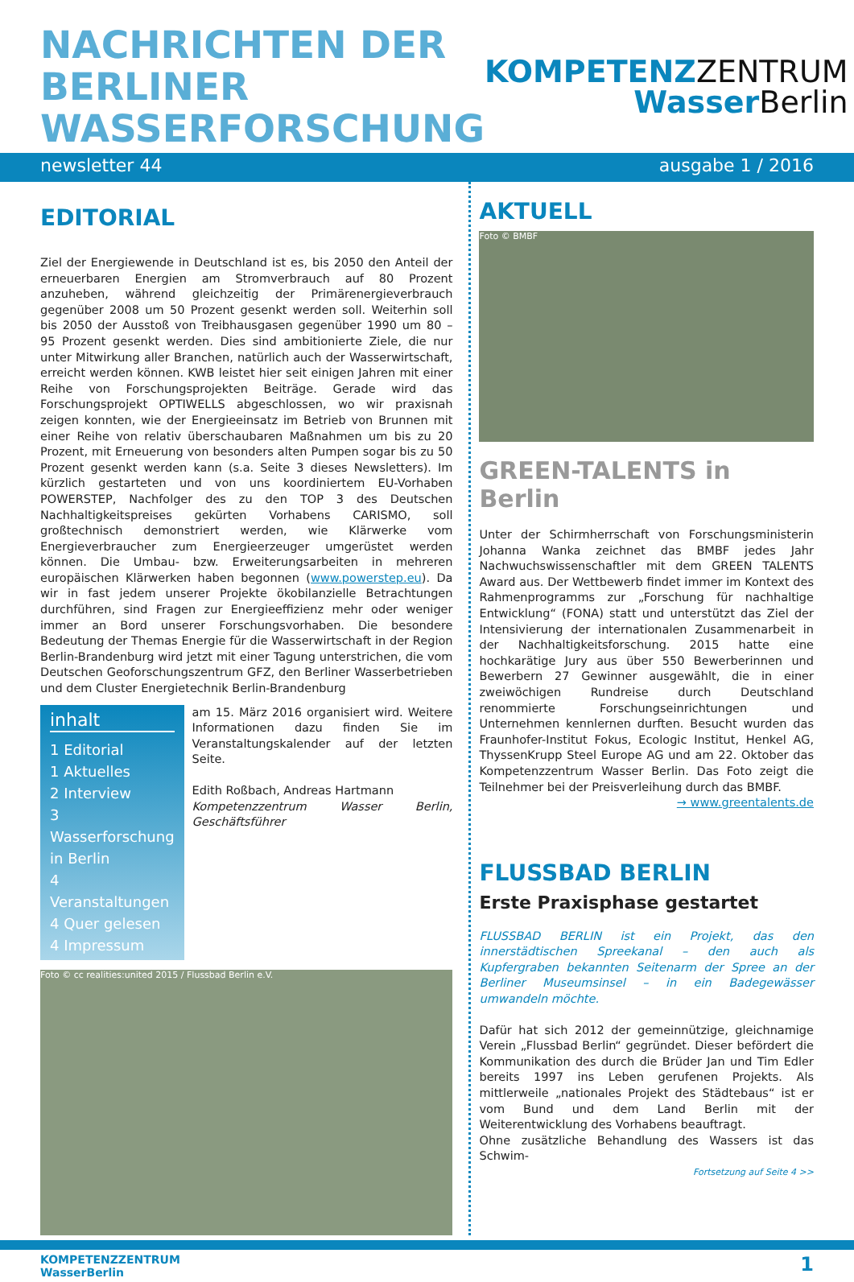NACHRICHTEN DER
BERLINER
WASSERFORSCHUNG
KOMPETENZZENTRUM
WasserBerlin
newsletter 44 ausgabe 1 / 2016
EDITORIAL
Ziel der Energiewende in Deutschland ist es, bis 2050 den Anteil der erneuerbaren Energien am Stromverbrauch auf 80 Prozent anzuheben, während gleichzeitig der Primärenergieverbrauch gegenüber 2008 um 50 Prozent gesenkt werden soll. Weiterhin soll bis 2050 der Ausstoß von Treibhausgasen gegenüber 1990 um 80 – 95 Prozent gesenkt werden. Dies sind ambitionierte Ziele, die nur unter Mitwirkung aller Branchen, natürlich auch der Wasserwirtschaft, erreicht werden können. KWB leistet hier seit einigen Jahren mit einer Reihe von Forschungsprojekten Beiträge. Gerade wird das Forschungsprojekt OPTIWELLS abgeschlossen, wo wir praxisnah zeigen konnten, wie der Energieeinsatz im Betrieb von Brunnen mit einer Reihe von relativ überschaubaren Maßnahmen um bis zu 20 Prozent, mit Erneuerung von besonders alten Pumpen sogar bis zu 50 Prozent gesenkt werden kann (s.a. Seite 3 dieses Newsletters). Im kürzlich gestarteten und von uns koordiniertem EU-Vorhaben POWERSTEP, Nachfolger des zu den TOP 3 des Deutschen Nachhaltigkeitspreises gekürten Vorhabens CARISMO, soll großtechnisch demonstriert werden, wie Klärwerke vom Energieverbraucher zum Energieerzeuger umgerüstet werden können. Die Umbau- bzw. Erweiterungsarbeiten in mehreren europäischen Klärwerken haben begonnen (www.powerstep.eu). Da wir in fast jedem unserer Projekte ökobilanzielle Betrachtungen durchführen, sind Fragen zur Energieeffizienz mehr oder weniger immer an Bord unserer Forschungsvorhaben. Die besondere Bedeutung der Themas Energie für die Wasserwirtschaft in der Region Berlin-Brandenburg wird jetzt mit einer Tagung unterstrichen, die vom Deutschen Geoforschungszentrum GFZ, den Berliner Wasserbetrieben und dem Cluster Energietechnik Berlin-Brandenburg
inhalt
1 Editorial
1 Aktuelles
2 Interview
3 Wasserforschung in Berlin
4 Veranstaltungen
4 Quer gelesen
4 Impressum
am 15. März 2016 organisiert wird. Weitere Informationen dazu finden Sie im Veranstaltungskalender auf der letzten Seite.
Edith Roßbach, Andreas Hartmann
Kompetenzzentrum Wasser Berlin, Geschäftsführer
Foto © cc realities:united 2015 / Flussbad Berlin e.V.
AKTUELL
Foto © BMBF
GREEN-TALENTS in Berlin
Unter der Schirmherrschaft von Forschungsministerin Johanna Wanka zeichnet das BMBF jedes Jahr Nachwuchswissenschaftler mit dem GREEN TALENTS Award aus. Der Wettbewerb findet immer im Kontext des Rahmenprogramms zur „Forschung für nachhaltige Entwicklung“ (FONA) statt und unterstützt das Ziel der Intensivierung der internationalen Zusammenarbeit in der Nachhaltigkeitsforschung. 2015 hatte eine hochkarätige Jury aus über 550 Bewerberinnen und Bewerbern 27 Gewinner ausgewählt, die in einer zweiwöchigen Rundreise durch Deutschland renommierte Forschungseinrichtungen und Unternehmen kennlernen durften. Besucht wurden das Fraunhofer-Institut Fokus, Ecologic Institut, Henkel AG, ThyssenKrupp Steel Europe AG und am 22. Oktober das Kompetenzzentrum Wasser Berlin. Das Foto zeigt die Teilnehmer bei der Preisverleihung durch das BMBF.
→ www.greentalents.de
FLUSSBAD BERLIN
Erste Praxisphase gestartet
FLUSSBAD BERLIN ist ein Projekt, das den innerstädtischen Spreekanal – den auch als Kupfergraben bekannten Seitenarm der Spree an der Berliner Museumsinsel – in ein Badegewässer umwandeln möchte.
Dafür hat sich 2012 der gemeinnützige, gleichnamige Verein „Flussbad Berlin“ gegründet. Dieser befördert die Kommunikation des durch die Brüder Jan und Tim Edler bereits 1997 ins Leben gerufenen Projekts. Als mittlerweile „nationales Projekt des Städtebaus“ ist er vom Bund und dem Land Berlin mit der Weiterentwicklung des Vorhabens beauftragt.
Ohne zusätzliche Behandlung des Wassers ist das Schwim-
Fortsetzung auf Seite 4 >>
KOMPETENZZENTRUM
WasserBerlin
1